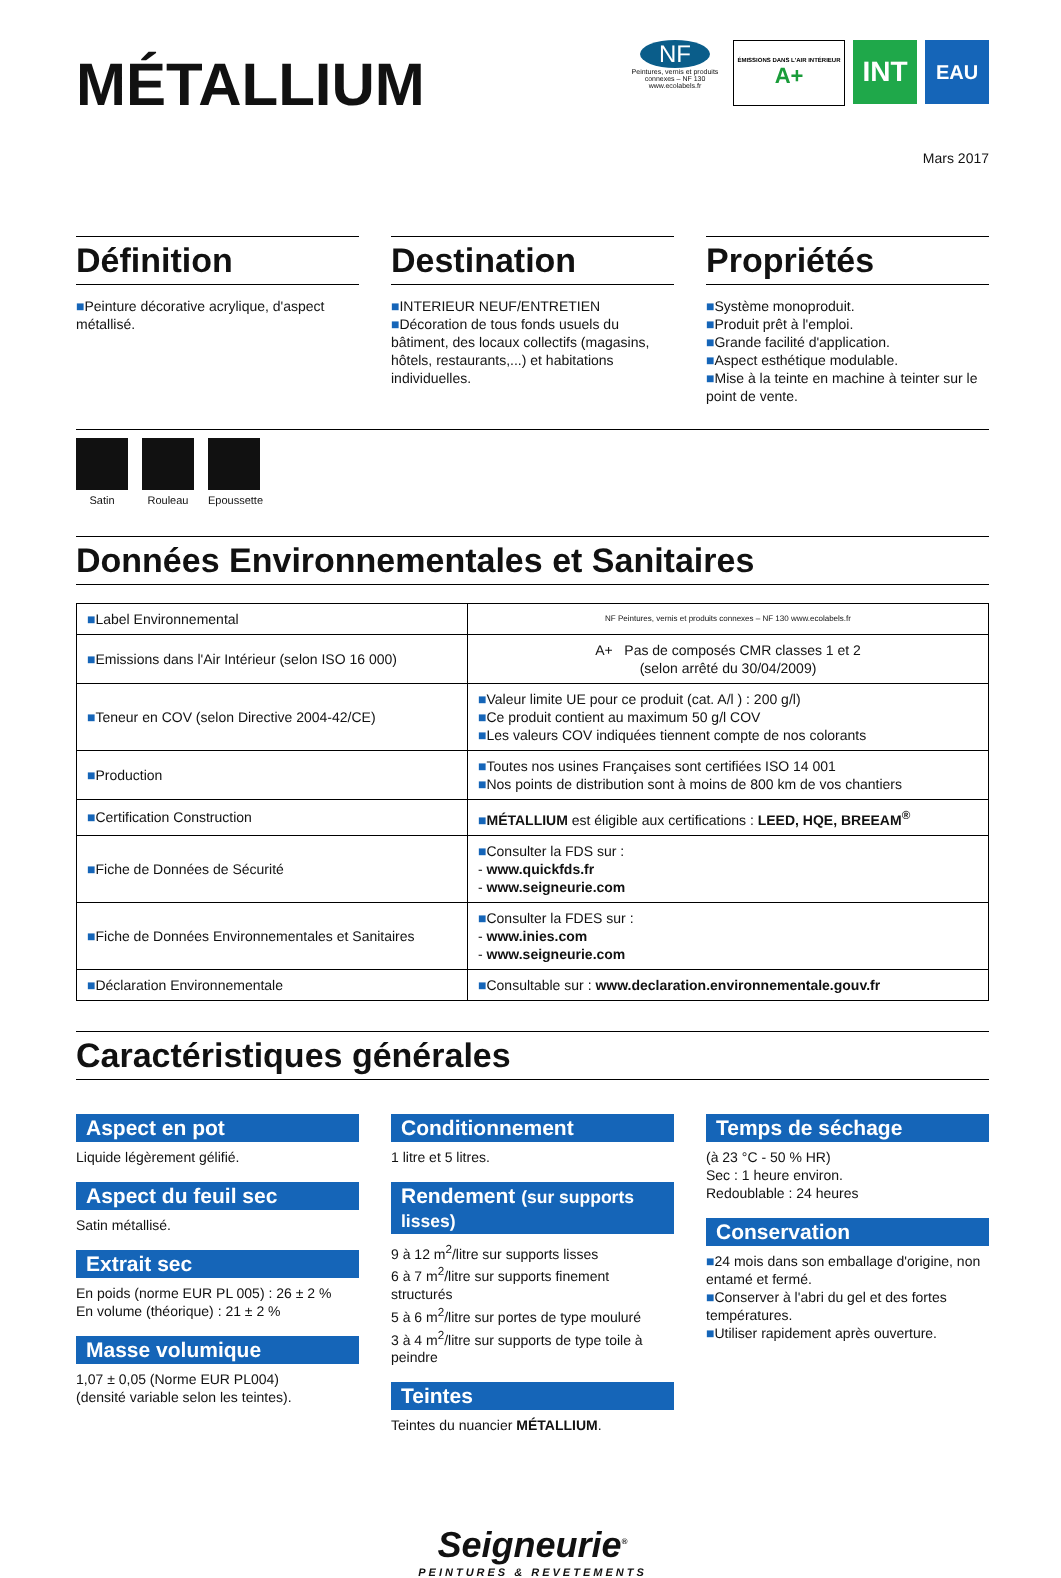MÉTALLIUM
NF
Peintures, vernis et produits connexes – NF 130
www.ecolabels.fr
ÉMISSIONS DANS L'AIR INTÉRIEUR
A+
INT
EAU
Mars 2017
Définition
■Peinture décorative acrylique, d'aspect métallisé.
Destination
■INTERIEUR NEUF/ENTRETIEN
■Décoration de tous fonds usuels du bâtiment, des locaux collectifs (magasins, hôtels, restaurants,...) et habitations individuelles.
Propriétés
■Système monoproduit.
■Produit prêt à l'emploi.
■Grande facilité d'application.
■Aspect esthétique modulable.
■Mise à la teinte en machine à teinter sur le point de vente.
Satin Rouleau Epoussette
Données Environnementales et Sanitaires
| ■ Label Environnemental | NF Peintures, vernis et produits connexes – NF 130 www.ecolabels.fr |
| ■ Emissions dans l'Air Intérieur (selon ISO 16 000) | A+ Pas de composés CMR classes 1 et 2 (selon arrêté du 30/04/2009) |
| ■ Teneur en COV (selon Directive 2004-42/CE) | ■ Valeur limite UE pour ce produit (cat. A/l ) : 200 g/l) ■ Ce produit contient au maximum 50 g/l COV ■ Les valeurs COV indiquées tiennent compte de nos colorants |
| ■ Production | ■ Toutes nos usines Françaises sont certifiées ISO 14 001 ■ Nos points de distribution sont à moins de 800 km de vos chantiers |
| ■ Certification Construction | ■ MÉTALLIUM est éligible aux certifications : LEED, HQE, BREEAM<sup>®</sup> |
| ■ Fiche de Données de Sécurité | ■ Consulter la FDS sur : - www.quickfds.fr - www.seigneurie.com |
| ■ Fiche de Données Environnementales et Sanitaires | ■ Consulter la FDES sur : - www.inies.com - www.seigneurie.com |
| ■ Déclaration Environnementale | ■ Consultable sur : www.declaration.environnementale.gouv.fr |
Caractéristiques générales
Aspect en pot
Liquide légèrement gélifié.
Aspect du feuil sec
Satin métallisé.
Extrait sec
En poids (norme EUR PL 005) : 26 ± 2 %
En volume (théorique) : 21 ± 2 %
Masse volumique
1,07 ± 0,05 (Norme EUR PL004)
(densité variable selon les teintes).
Conditionnement
1 litre et 5 litres.
Rendement (sur supports lisses)
9 à 12 m<sup>2</sup>/litre sur supports lisses
6 à 7 m<sup>2</sup>/litre sur supports finement structurés
5 à 6 m<sup>2</sup>/litre sur portes de type mouluré
3 à 4 m<sup>2</sup>/litre sur supports de type toile à peindre
Teintes
Teintes du nuancier MÉTALLIUM.
Temps de séchage
(à 23 °C - 50 % HR)
Sec : 1 heure environ.
Redoublable : 24 heures
Conservation
■24 mois dans son emballage d'origine, non entamé et fermé.
■Conserver à l'abri du gel et des fortes températures.
■Utiliser rapidement après ouverture.
Seigneurie<sup>®</sup>
PEINTURES & REVETEMENTS